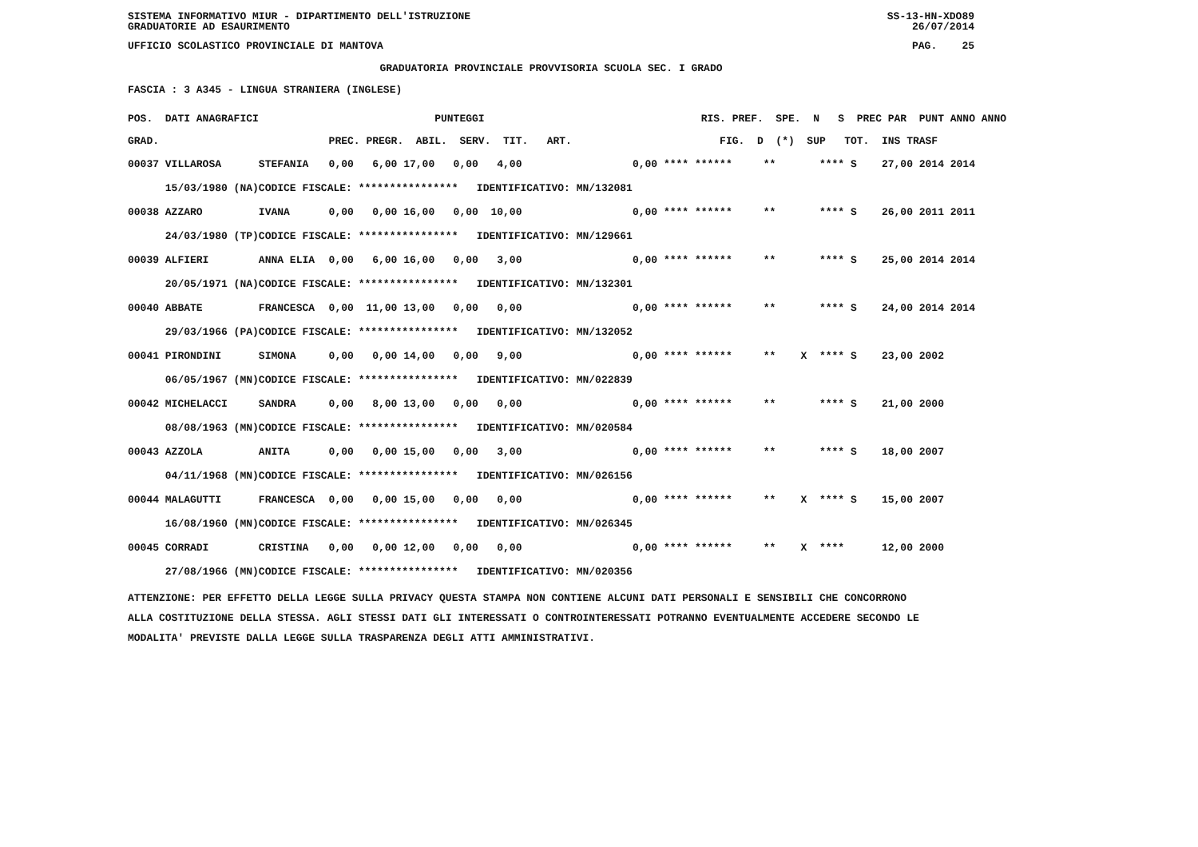SISTEMA INFORMATIVO MIUR - DIPARTIMENTO DELL'ISTRUZIONE SS-13-HN-XDO89
GRADUATORIE AD ESAURIMENTO 26/07/2014
UFFICIO SCOLASTICO PROVINCIALE DI MANTOVA PAG. 25
GRADUATORIA PROVINCIALE PROVVISORIA SCUOLA SEC. I GRADO
FASCIA : 3 A345 - LINGUA STRANIERA (INGLESE)
| POS. DATI ANAGRAFICI | | PUNTEGGI | RIS. PREF. SPE. N S PREC PAR PUNT ANNO ANNO |
| --- | --- | --- | --- |
| GRAD. | | PREC. PREGR. ABIL. SERV. TIT. ART. | FIG. D (*) SUP TOT. INS TRASF |
| 00037 VILLAROSA | STEFANIA | 0,00 6,00 17,00 0,00 4,00 | 0,00 **** ****** ** **** S 27,00 2014 2014 |
| 15/03/1980 (NA) | CODICE FISCALE: **************** IDENTIFICATIVO: MN/132081 | | |
| 00038 AZZARO | IVANA | 0,00 0,00 16,00 0,00 10,00 | 0,00 **** ****** ** **** S 26,00 2011 2011 |
| 24/03/1980 (TP) | CODICE FISCALE: **************** IDENTIFICATIVO: MN/129661 | | |
| 00039 ALFIERI | ANNA ELIA | 0,00 6,00 16,00 0,00 3,00 | 0,00 **** ****** ** **** S 25,00 2014 2014 |
| 20/05/1971 (NA) | CODICE FISCALE: **************** IDENTIFICATIVO: MN/132301 | | |
| 00040 ABBATE | FRANCESCA | 0,00 11,00 13,00 0,00 0,00 | 0,00 **** ****** ** **** S 24,00 2014 2014 |
| 29/03/1966 (PA) | CODICE FISCALE: **************** IDENTIFICATIVO: MN/132052 | | |
| 00041 PIRONDINI | SIMONA | 0,00 0,00 14,00 0,00 9,00 | 0,00 **** ****** ** X **** S 23,00 2002 |
| 06/05/1967 (MN) | CODICE FISCALE: **************** IDENTIFICATIVO: MN/022839 | | |
| 00042 MICHELACCI | SANDRA | 0,00 8,00 13,00 0,00 0,00 | 0,00 **** ****** ** **** S 21,00 2000 |
| 08/08/1963 (MN) | CODICE FISCALE: **************** IDENTIFICATIVO: MN/020584 | | |
| 00043 AZZOLA | ANITA | 0,00 0,00 15,00 0,00 3,00 | 0,00 **** ****** ** **** S 18,00 2007 |
| 04/11/1968 (MN) | CODICE FISCALE: **************** IDENTIFICATIVO: MN/026156 | | |
| 00044 MALAGUTTI | FRANCESCA | 0,00 0,00 15,00 0,00 0,00 | 0,00 **** ****** ** X **** S 15,00 2007 |
| 16/08/1960 (MN) | CODICE FISCALE: **************** IDENTIFICATIVO: MN/026345 | | |
| 00045 CORRADI | CRISTINA | 0,00 0,00 12,00 0,00 0,00 | 0,00 **** ****** ** X **** 12,00 2000 |
| 27/08/1966 (MN) | CODICE FISCALE: **************** IDENTIFICATIVO: MN/020356 | | |
ATTENZIONE: PER EFFETTO DELLA LEGGE SULLA PRIVACY QUESTA STAMPA NON CONTIENE ALCUNI DATI PERSONALI E SENSIBILI CHE CONCORRONO
ALLA COSTITUZIONE DELLA STESSA. AGLI STESSI DATI GLI INTERESSATI O CONTROINTERESSATI POTRANNO EVENTUALMENTE ACCEDERE SECONDO LE
MODALITA' PREVISTE DALLA LEGGE SULLA TRASPARENZA DEGLI ATTI AMMINISTRATIVI.